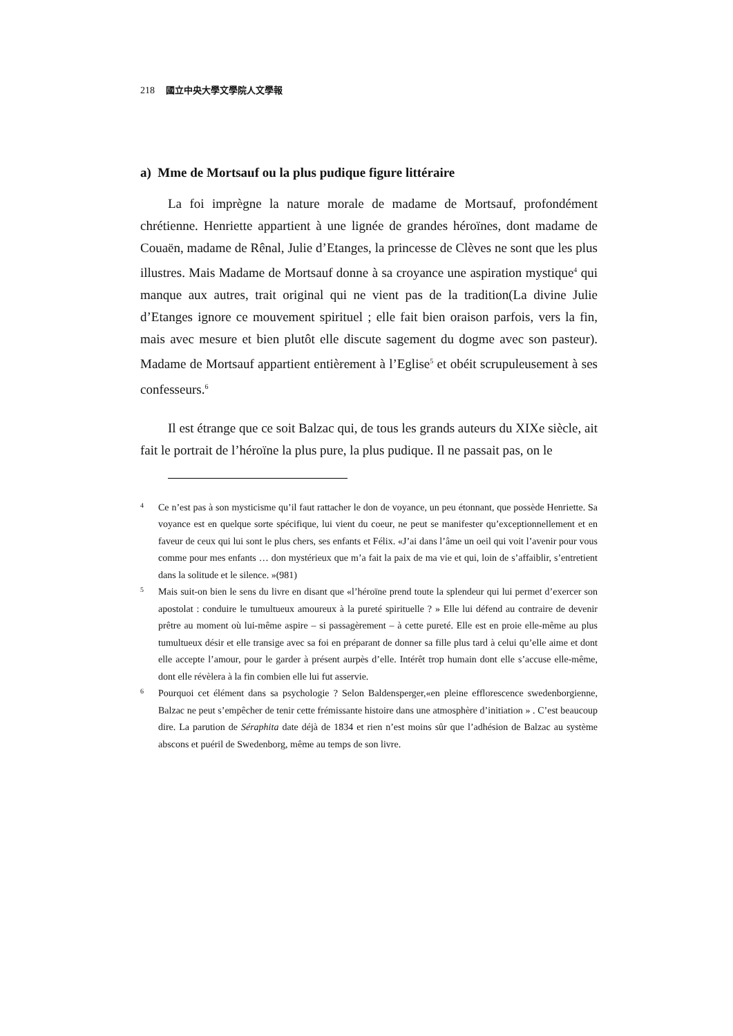218 國立中央大學文學院人文學報
a) Mme de Mortsauf ou la plus pudique figure littéraire
La foi imprègne la nature morale de madame de Mortsauf, profondément chrétienne. Henriette appartient à une lignée de grandes héroïnes, dont madame de Couaën, madame de Rênal, Julie d’Etanges, la princesse de Clèves ne sont que les plus illustres. Mais Madame de Mortsauf donne à sa croyance une aspiration mystique<sup>4</sup> qui manque aux autres, trait original qui ne vient pas de la tradition(La divine Julie d’Etanges ignore ce mouvement spirituel ; elle fait bien oraison parfois, vers la fin, mais avec mesure et bien plutôt elle discute sagement du dogme avec son pasteur). Madame de Mortsauf appartient entièrement à l’Eglise<sup>5</sup> et obéit scrupuleusement à ses confesseurs.<sup>6</sup>
Il est étrange que ce soit Balzac qui, de tous les grands auteurs du XIXe siècle, ait fait le portrait de l’héroïne la plus pure, la plus pudique. Il ne passait pas, on le
4
Ce n’est pas à son mysticisme qu’il faut rattacher le don de voyance, un peu étonnant, que possède Henriette. Sa voyance est en quelque sorte spécifique, lui vient du coeur, ne peut se manifester qu’exceptionnellement et en faveur de ceux qui lui sont le plus chers, ses enfants et Félix. «J’ai dans l’âme un oeil qui voit l’avenir pour vous comme pour mes enfants … don mystérieux que m’a fait la paix de ma vie et qui, loin de s’affaiblir, s’entretient dans la solitude et le silence. »(981)
5
Mais suit-on bien le sens du livre en disant que «l’héroïne prend toute la splendeur qui lui permet d’exercer son apostolat : conduire le tumultueux amoureux à la pureté spirituelle ? » Elle lui défend au contraire de devenir prêtre au moment où lui-même aspire – si passagèrement – à cette pureté. Elle est en proie elle-même au plus tumultueux désir et elle transige avec sa foi en préparant de donner sa fille plus tard à celui qu’elle aime et dont elle accepte l’amour, pour le garder à présent aurpès d’elle. Intérêt trop humain dont elle s’accuse elle-même, dont elle révèlera à la fin combien elle lui fut asservie.
6
Pourquoi cet élément dans sa psychologie ? Selon Baldensperger,«en pleine efflorescence swedenborgienne, Balzac ne peut s’empêcher de tenir cette frémissante histoire dans une atmosphère d’initiation » . C’est beaucoup dire. La parution de Séraphita date déjà de 1834 et rien n’est moins sûr que l’adhésion de Balzac au système abscons et puéril de Swedenborg, même au temps de son livre.